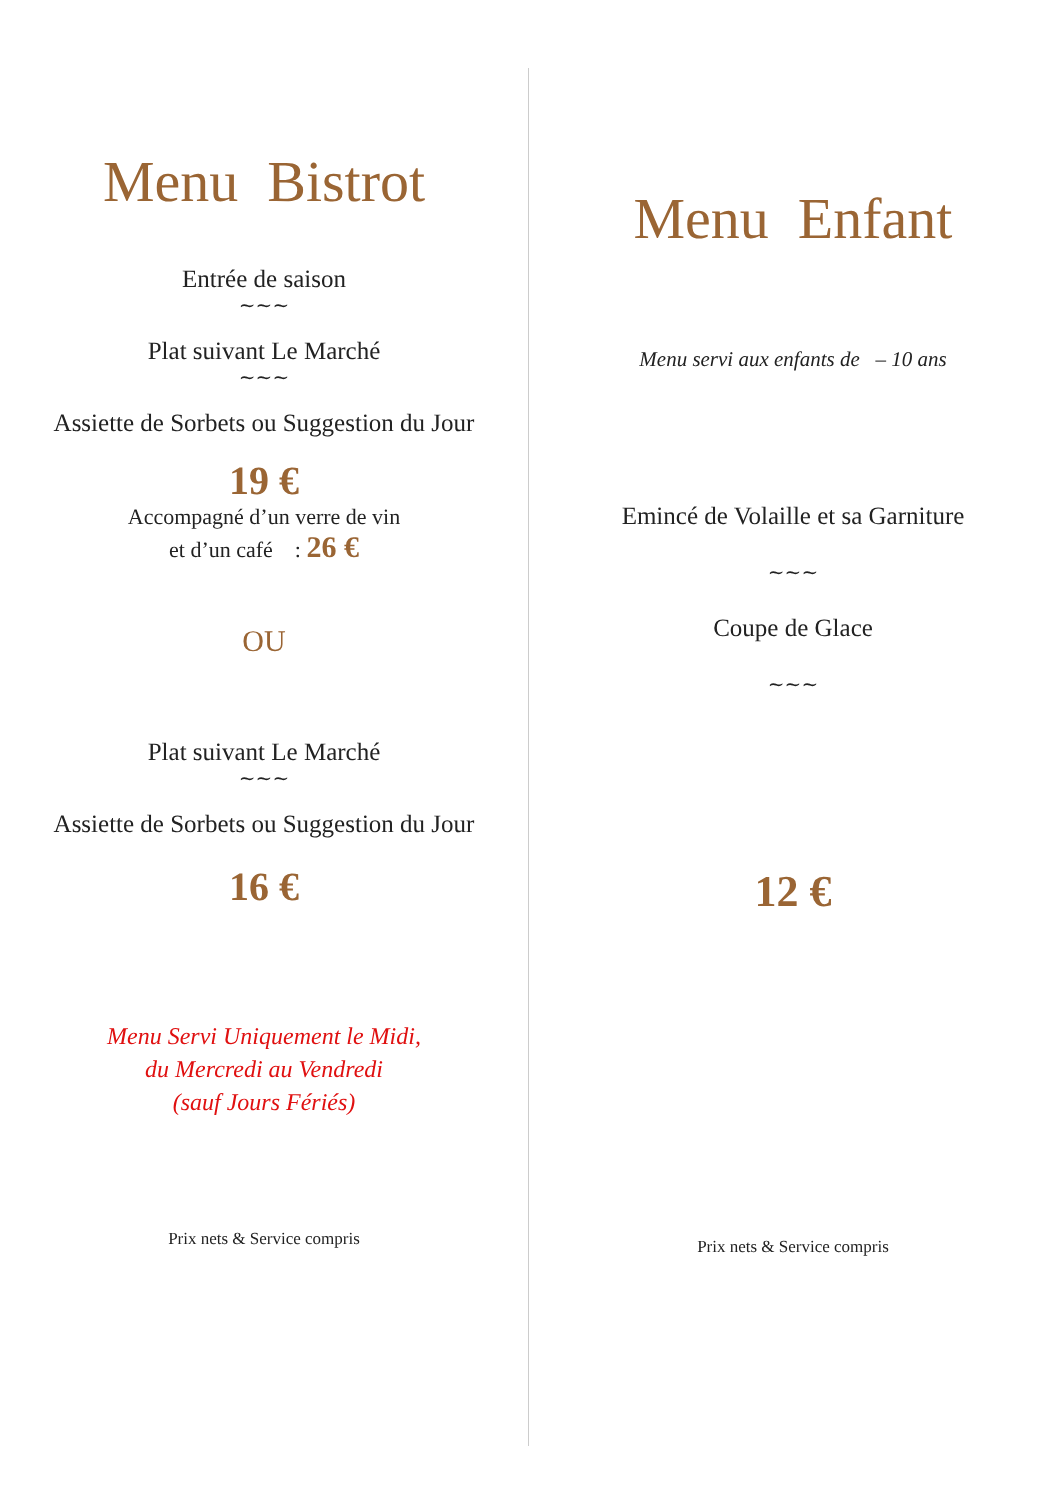Menu Bistrot
Entrée de saison
~~~
Plat suivant Le Marché
~~~
Assiette de Sorbets ou Suggestion du Jour
19 €
Accompagné d’un verre de vin
et d’un café : 26 €
OU
Plat suivant Le Marché
~~~
Assiette de Sorbets ou Suggestion du Jour
16 €
Menu Servi Uniquement le Midi,
du Mercredi au Vendredi
(sauf Jours Fériés)
Prix nets & Service compris
Menu Enfant
Menu servi aux enfants de – 10 ans
Emincé de Volaille et sa Garniture
~~~
Coupe de Glace
~~~
12 €
Prix nets & Service compris